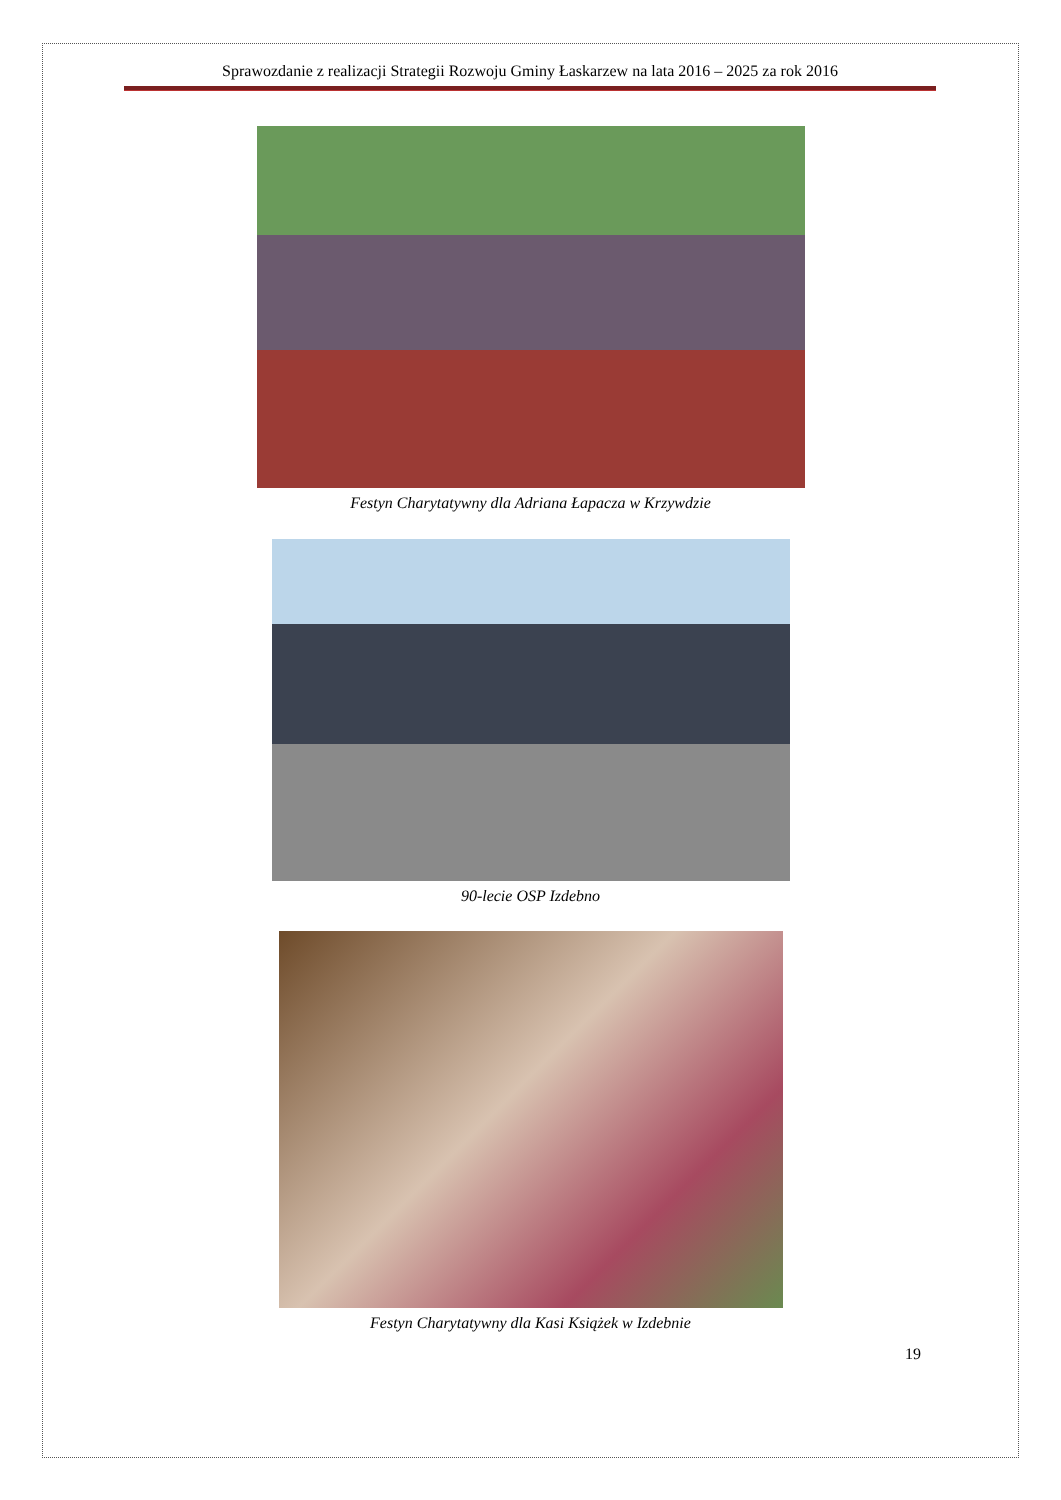Sprawozdanie z realizacji Strategii Rozwoju Gminy Łaskarzew na lata 2016 – 2025 za rok 2016
Festyn Charytatywny dla Adriana Łapacza w Krzywdzie
90-lecie OSP Izdebno
Festyn Charytatywny dla Kasi Książek w Izdebnie
19